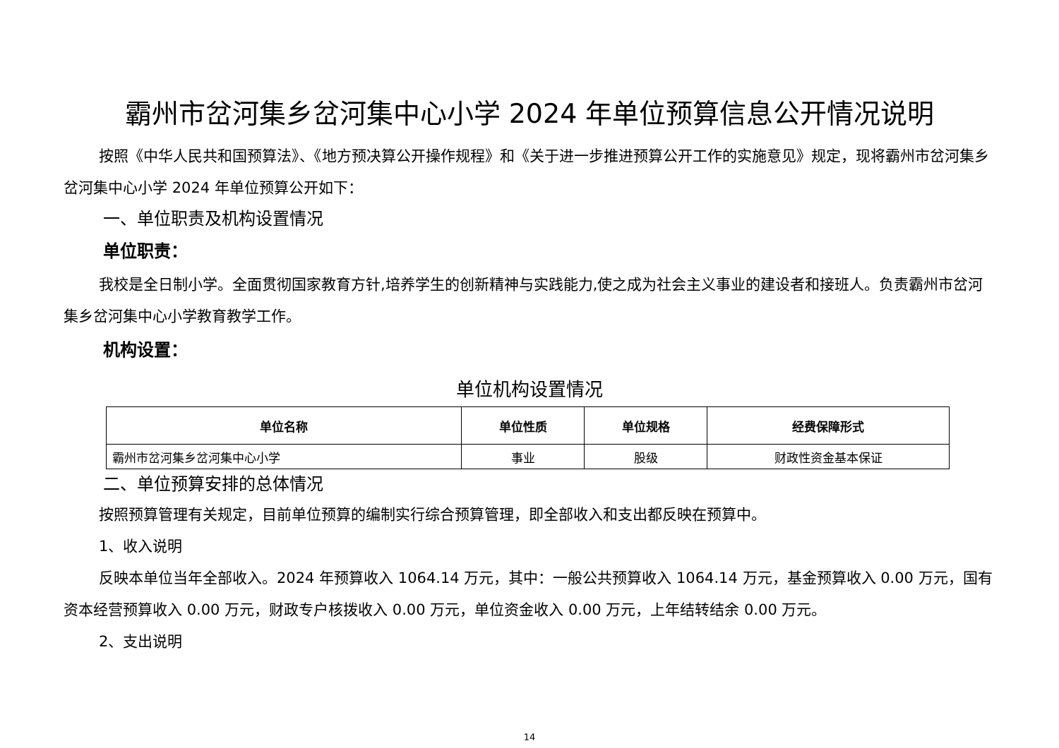霸州市岔河集乡岔河集中心小学 2024 年单位预算信息公开情况说明
按照《中华人民共和国预算法》、《地方预决算公开操作规程》和《关于进一步推进预算公开工作的实施意见》规定，现将霸州市岔河集乡岔河集中心小学 2024 年单位预算公开如下：
一、单位职责及机构设置情况
单位职责：
我校是全日制小学。全面贯彻国家教育方针,培养学生的创新精神与实践能力,使之成为社会主义事业的建设者和接班人。负责霸州市岔河集乡岔河集中心小学教育教学工作。
机构设置：
单位机构设置情况
| 单位名称 | 单位性质 | 单位规格 | 经费保障形式 |
| --- | --- | --- | --- |
| 霸州市岔河集乡岔河集中心小学 | 事业 | 股级 | 财政性资金基本保证 |
二、单位预算安排的总体情况
按照预算管理有关规定，目前单位预算的编制实行综合预算管理，即全部收入和支出都反映在预算中。
1、收入说明
反映本单位当年全部收入。2024 年预算收入 1064.14 万元，其中：一般公共预算收入 1064.14 万元，基金预算收入 0.00 万元，国有资本经营预算收入 0.00 万元，财政专户核拨收入 0.00 万元，单位资金收入 0.00 万元，上年结转结余 0.00 万元。
2、支出说明
14